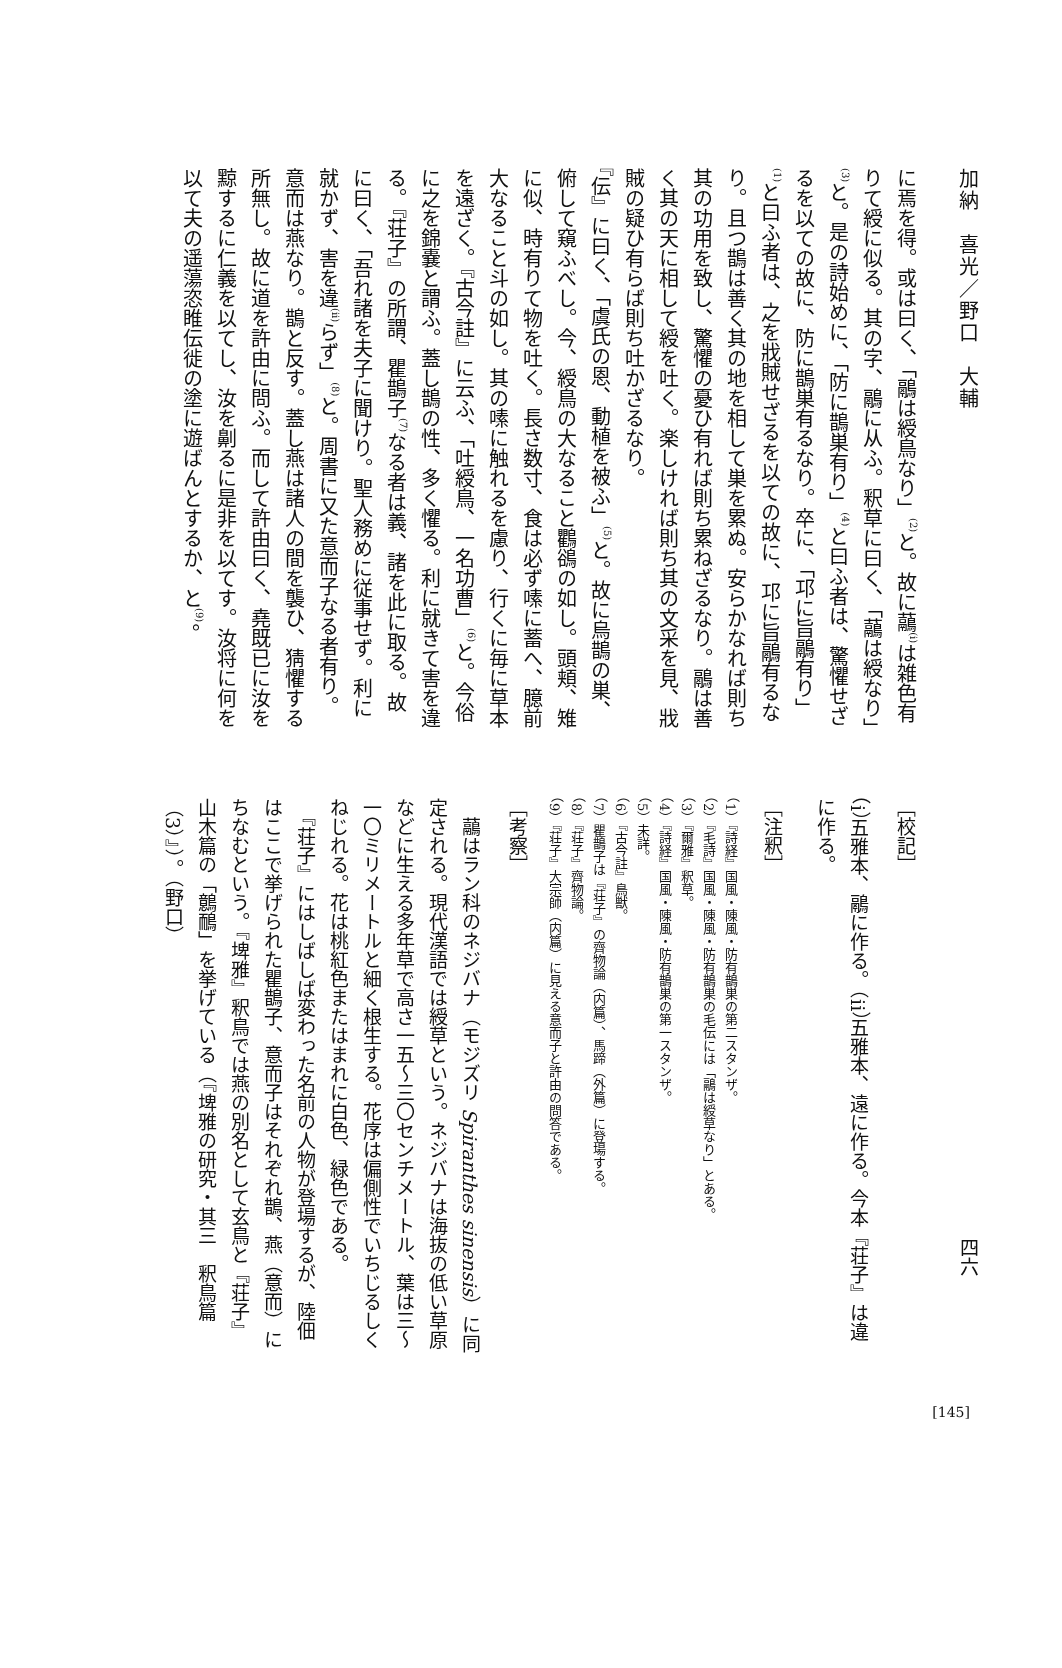加納　喜光／野口　大輔
に焉を得。或は曰く、「鷊は綬鳥なり」<sup>(2)</sup>と。故に虉<sup>(i)</sup>は雑色有りて綬に似る。其の字、鷊に从ふ。釈草に曰く、「虉は綬なり」<sup>(3)</sup>と。是の詩始めに、「防に鵲巣有り」<sup>(4)</sup>と曰ふ者は、驚懼せざるを以ての故に、防に鵲巣有るなり。卒に、「邛に旨鷊有り」<sup>(1)</sup>と曰ふ者は、之を戕賊せざるを以ての故に、邛に旨鷊有るなり。且つ鵲は善く其の地を相して巣を累ぬ。安らかなれば則ち其の功用を致し、驚懼の憂ひ有れば則ち累ねざるなり。鷊は善く其の天に相して綬を吐く。楽しければ則ち其の文采を見、戕賊の疑ひ有らば則ち吐かざるなり。
『伝』に曰く、「虞氏の恩、動植を被ふ」<sup>(5)</sup>と。故に烏鵲の巣、俯して窺ふべし。今、綬鳥の大なること鸜鵒の如し。頭頬、雉に似、時有りて物を吐く。長さ数寸、食は必ず嗉に蓄へ、臆前大なること斗の如し。其の嗉に触れるを慮り、行くに毎に草本を遠ざく。『古今註』に云ふ、「吐綬鳥、一名功曹」<sup>(6)</sup>と。今俗に之を錦嚢と謂ふ。蓋し鵲の性、多く懼る。利に就きて害を違る。『荘子』の所謂、瞿鵲子<sup>(7)</sup>なる者は義、諸を此に取る。故に曰く、「吾れ諸を夫子に聞けり。聖人務めに従事せず。利に就かず、害を違<sup>(ii)</sup>らず」<sup>(8)</sup>と。周書に又た意而子なる者有り。意而は燕なり。鵲と反す。蓋し燕は諸人の間を襲ひ、猜懼する所無し。故に道を許由に問ふ。而して許由曰く、堯既已に汝を黥するに仁義を以てし、汝を劓るに是非を以てす。汝将に何を以て夫の遥蕩恣睢伝徙の塗に遊ばんとするか、と<sup>(9)</sup>。
四六
［校記］
（i）五雅本、鷊に作る。（ii）五雅本、遠に作る。今本『荘子』は違に作る。
［注釈］
（1）『詩経』国風・陳風・防有鵲巣の第二スタンザ。
（2）『毛詩』国風・陳風・防有鵲巣の毛伝には「鷊は綬草なり」とある。
（3）『爾雅』釈草。
（4）『詩経』国風・陳風・防有鵲巣の第一スタンザ。
（5）未詳。
（6）『古今註』鳥獣。
（7）瞿鵲子は『荘子』の齊物論（内篇）、馬蹄（外篇）に登場する。
（8）『荘子』齊物論。
（9）『荘子』大宗師（内篇）に見える意而子と許由の問答である。
［考察］
　虉はラン科のネジバナ（モジズリ Spiranthes sinensis）に同定される。現代漢語では綬草という。ネジバナは海抜の低い草原などに生える多年草で高さ一五～三〇センチメートル、葉は三～一〇ミリメートルと細く根生する。花序は偏側性でいちじるしくねじれる。花は桃紅色またはまれに白色、緑色である。
　『荘子』にはしばしば変わった名前の人物が登場するが、陸佃はここで挙げられた瞿鵲子、意而子はそれぞれ鵲、燕（意而）にちなむという。『埤雅』釈鳥では燕の別名として玄鳥と『荘子』山木篇の「鷾鴯」を挙げている（『埤雅の研究・其三　釈鳥篇（3）』）。（野口）
[145]